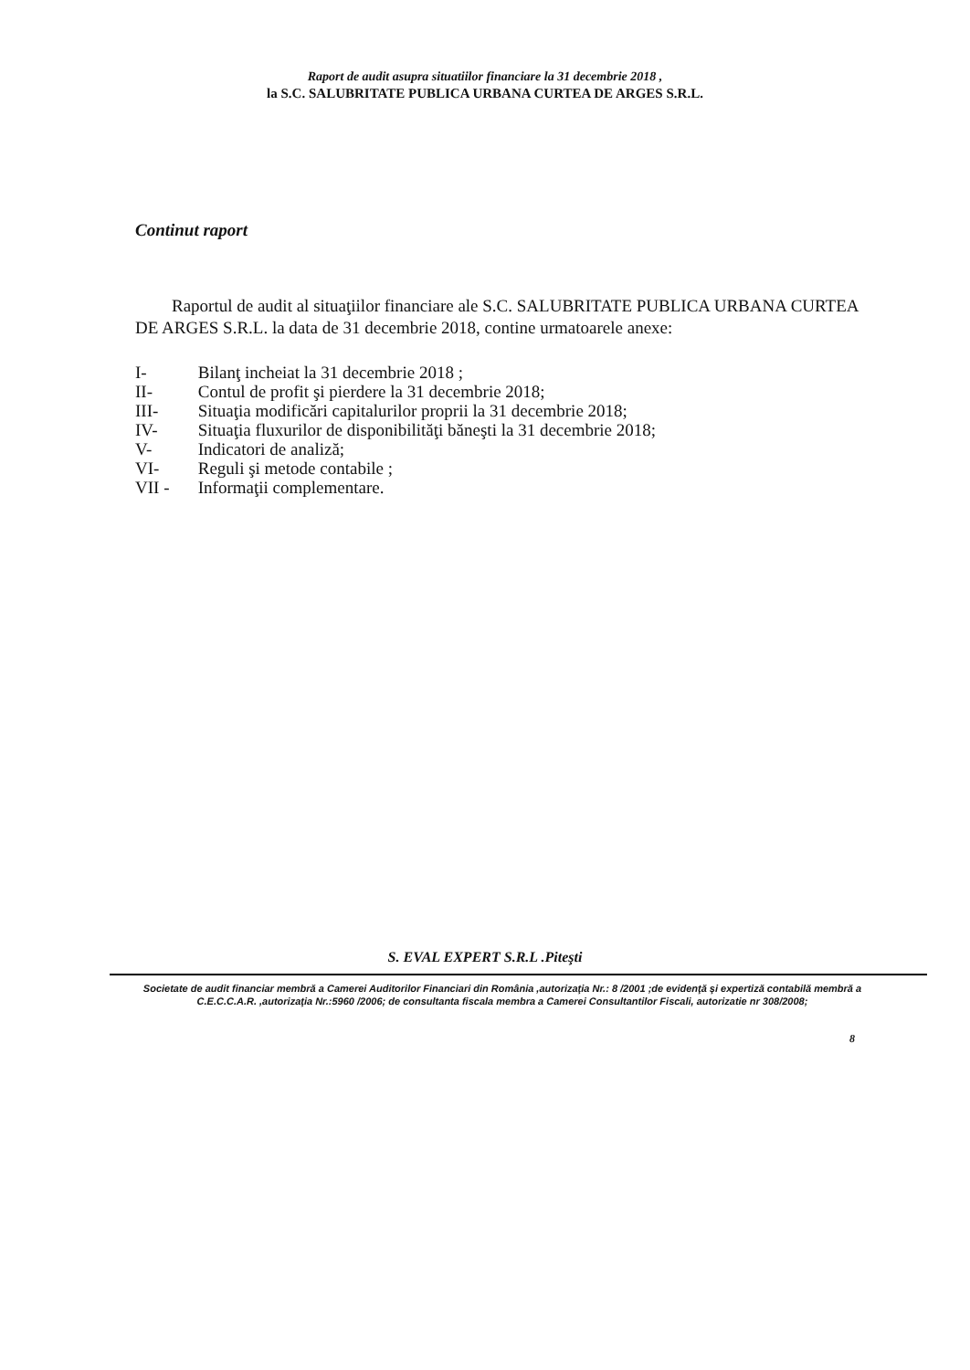Raport de audit asupra situatiilor financiare la 31 decembrie 2018 ,
la S.C. SALUBRITATE PUBLICA URBANA CURTEA DE ARGES S.R.L.
Continut raport
Raportul de audit al situaţiilor financiare ale S.C. SALUBRITATE PUBLICA URBANA CURTEA DE ARGES S.R.L. la data de 31 decembrie 2018, contine urmatoarele anexe:
I- Bilanţ incheiat la 31 decembrie 2018 ;
II- Contul de profit şi pierdere la 31 decembrie 2018;
III- Situaţia modificări capitalurilor proprii la 31 decembrie 2018;
IV- Situaţia fluxurilor de disponibilităţi băneşti la 31 decembrie 2018;
V- Indicatori de analiză;
VI- Reguli şi metode contabile ;
VII - Informaţii complementare.
S. EVAL EXPERT S.R.L .Piteşti
Societate de audit financiar membră a Camerei Auditorilor Financiari din România ,autorizaţia Nr.: 8 /2001 ;de evidenţă şi expertiză contabilă membră a C.E.C.C.A.R. ,autorizaţia Nr.:5960 /2006; de consultanta fiscala membra a Camerei Consultantilor Fiscali, autorizatie nr 308/2008;
8